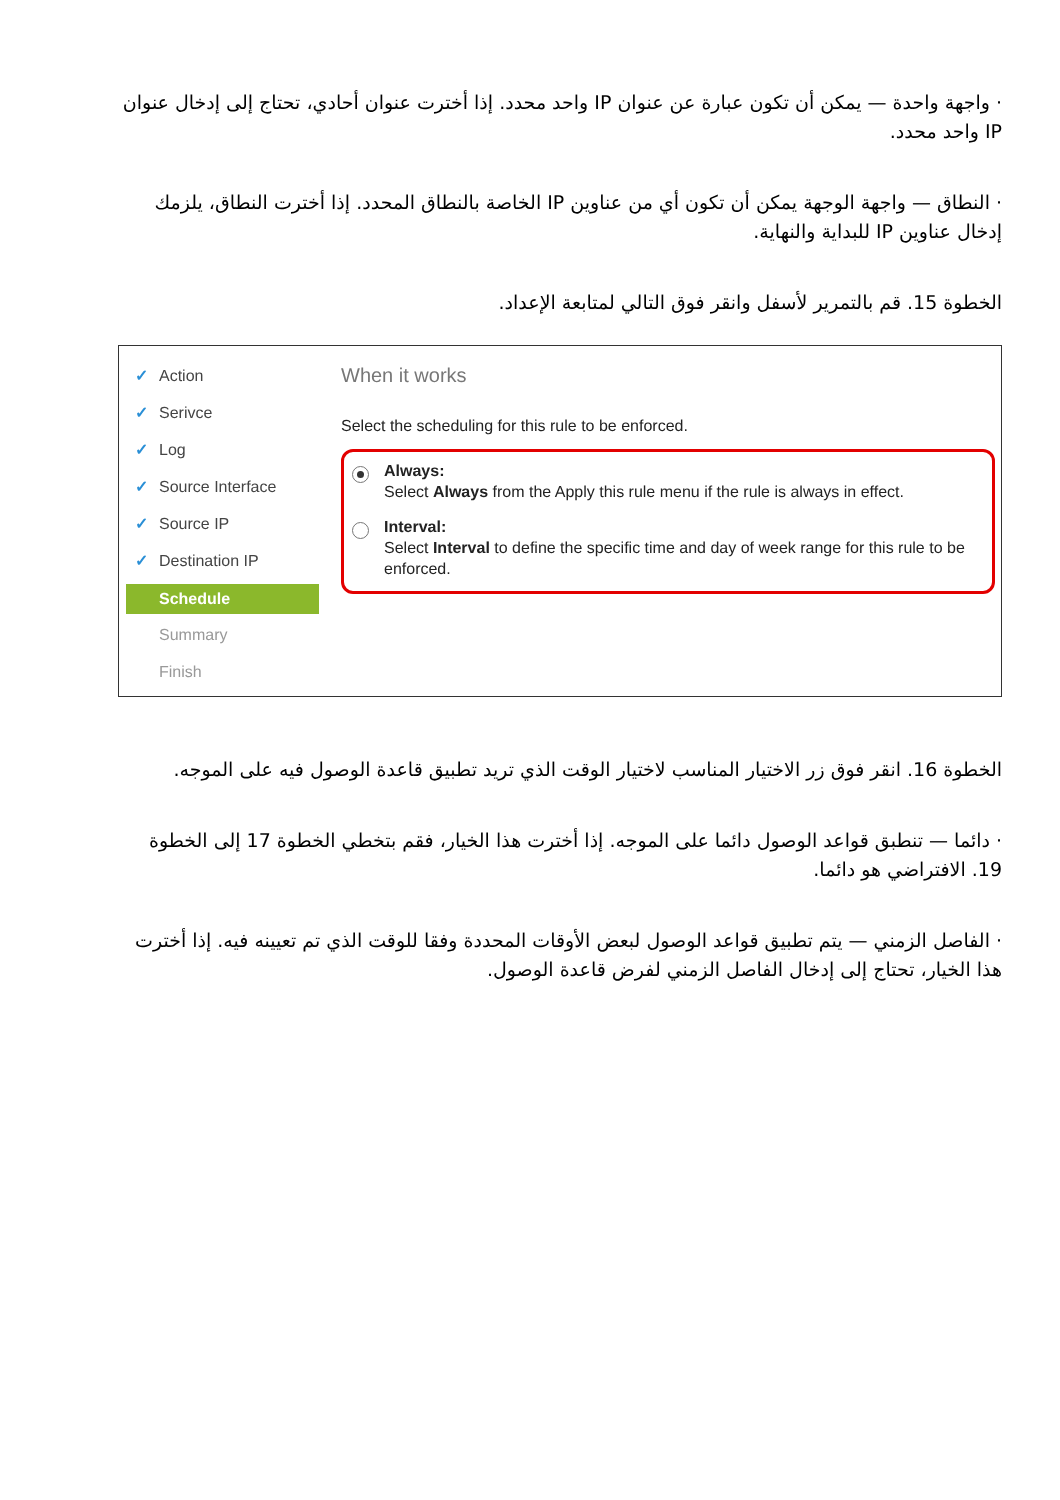· واجهة واحدة — يمكن أن تكون عبارة عن عنوان IP واحد محدد. إذا أخترت عنوان أحادي، تحتاج إلى إدخال عنوان IP واحد محدد.
· النطاق — واجهة الوجهة يمكن أن تكون أي من عناوين IP الخاصة بالنطاق المحدد. إذا أخترت النطاق، يلزمك إدخال عناوين IP للبداية والنهاية.
الخطوة 15. قم بالتمرير لأسفل وانقر فوق التالي لمتابعة الإعداد.
✓ Action
✓ Serivce
✓ Log
✓ Source Interface
✓ Source IP
✓ Destination IP
Schedule
Summary
Finish
When it works
Select the scheduling for this rule to be enforced.
Always:
Select Always from the Apply this rule menu if the rule is always in effect.
Interval:
Select Interval to define the specific time and day of week range for this rule to be enforced.
الخطوة 16. انقر فوق زر الاختيار المناسب لاختيار الوقت الذي تريد تطبيق قاعدة الوصول فيه على الموجه.
· دائما — تنطبق قواعد الوصول دائما على الموجه. إذا أخترت هذا الخيار، فقم بتخطي الخطوة 17 إلى الخطوة 19. الافتراضي هو دائما.
· الفاصل الزمني — يتم تطبيق قواعد الوصول لبعض الأوقات المحددة وفقا للوقت الذي تم تعيينه فيه. إذا أخترت هذا الخيار، تحتاج إلى إدخال الفاصل الزمني لفرض قاعدة الوصول.